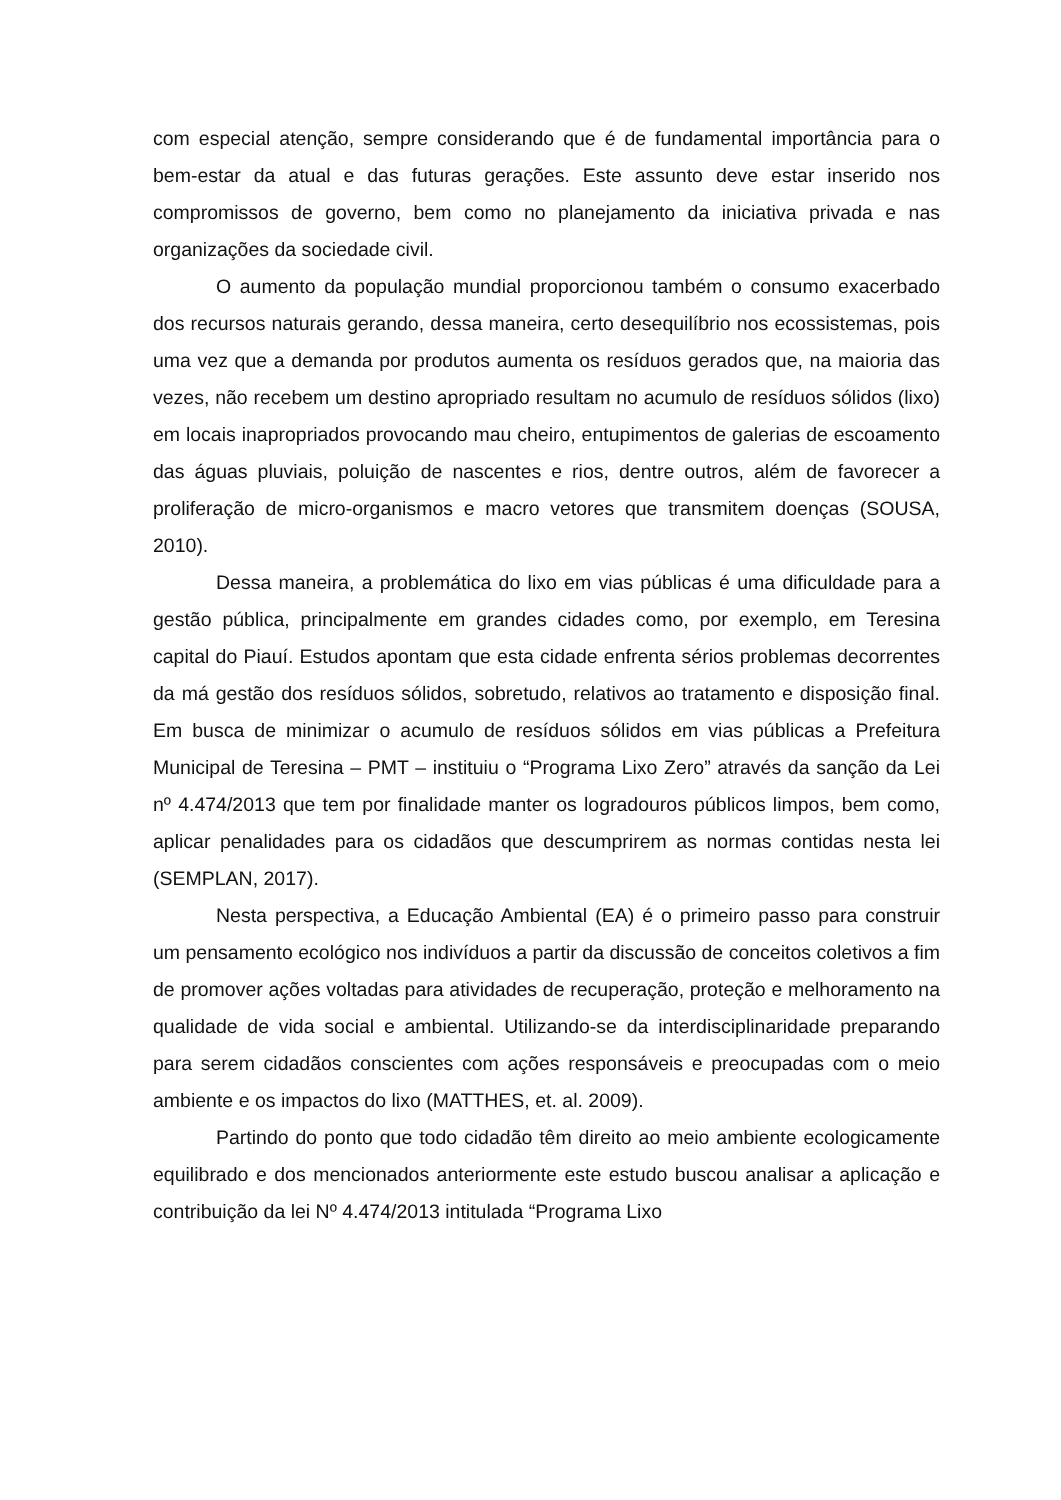com especial atenção, sempre considerando que é de fundamental importância para o bem-estar da atual e das futuras gerações. Este assunto deve estar inserido nos compromissos de governo, bem como no planejamento da iniciativa privada e nas organizações da sociedade civil.
O aumento da população mundial proporcionou também o consumo exacerbado dos recursos naturais gerando, dessa maneira, certo desequilíbrio nos ecossistemas, pois uma vez que a demanda por produtos aumenta os resíduos gerados que, na maioria das vezes, não recebem um destino apropriado resultam no acumulo de resíduos sólidos (lixo) em locais inapropriados provocando mau cheiro, entupimentos de galerias de escoamento das águas pluviais, poluição de nascentes e rios, dentre outros, além de favorecer a proliferação de micro-organismos e macro vetores que transmitem doenças (SOUSA, 2010).
Dessa maneira, a problemática do lixo em vias públicas é uma dificuldade para a gestão pública, principalmente em grandes cidades como, por exemplo, em Teresina capital do Piauí. Estudos apontam que esta cidade enfrenta sérios problemas decorrentes da má gestão dos resíduos sólidos, sobretudo, relativos ao tratamento e disposição final. Em busca de minimizar o acumulo de resíduos sólidos em vias públicas a Prefeitura Municipal de Teresina – PMT – instituiu o “Programa Lixo Zero” através da sanção da Lei nº 4.474/2013 que tem por finalidade manter os logradouros públicos limpos, bem como, aplicar penalidades para os cidadãos que descumprirem as normas contidas nesta lei (SEMPLAN, 2017).
Nesta perspectiva, a Educação Ambiental (EA) é o primeiro passo para construir um pensamento ecológico nos indivíduos a partir da discussão de conceitos coletivos a fim de promover ações voltadas para atividades de recuperação, proteção e melhoramento na qualidade de vida social e ambiental. Utilizando-se da interdisciplinaridade preparando para serem cidadãos conscientes com ações responsáveis e preocupadas com o meio ambiente e os impactos do lixo (MATTHES, et. al. 2009).
Partindo do ponto que todo cidadão têm direito ao meio ambiente ecologicamente equilibrado e dos mencionados anteriormente este estudo buscou analisar a aplicação e contribuição da lei Nº 4.474/2013 intitulada “Programa Lixo